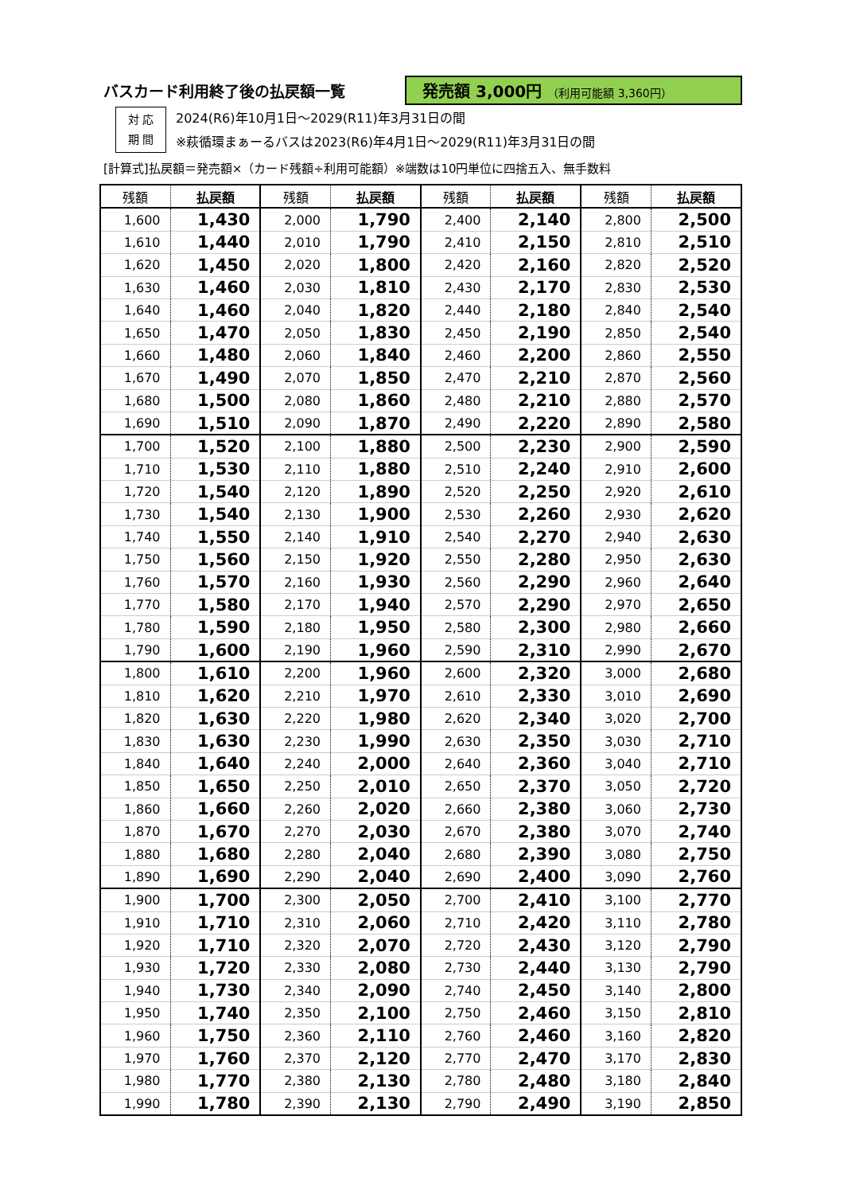バスカード利用終了後の払戻額一覧 発売額 3,000円 （利用可能額 3,360円）
対 応
期 間
2024(R6)年10月1日～2029(R11)年3月31日の間
※萩循環まぁーるバスは2023(R6)年4月1日～2029(R11)年3月31日の間
[計算式]払戻額＝発売額×（カード残額÷利用可能額）※端数は10円単位に四捨五入、無手数料
| 残額 | 払戻額 | 残額 | 払戻額 | 残額 | 払戻額 | 残額 | 払戻額 |
| --- | --- | --- | --- | --- | --- | --- | --- |
| 1,600 | 1,430 | 2,000 | 1,790 | 2,400 | 2,140 | 2,800 | 2,500 |
| 1,610 | 1,440 | 2,010 | 1,790 | 2,410 | 2,150 | 2,810 | 2,510 |
| 1,620 | 1,450 | 2,020 | 1,800 | 2,420 | 2,160 | 2,820 | 2,520 |
| 1,630 | 1,460 | 2,030 | 1,810 | 2,430 | 2,170 | 2,830 | 2,530 |
| 1,640 | 1,460 | 2,040 | 1,820 | 2,440 | 2,180 | 2,840 | 2,540 |
| 1,650 | 1,470 | 2,050 | 1,830 | 2,450 | 2,190 | 2,850 | 2,540 |
| 1,660 | 1,480 | 2,060 | 1,840 | 2,460 | 2,200 | 2,860 | 2,550 |
| 1,670 | 1,490 | 2,070 | 1,850 | 2,470 | 2,210 | 2,870 | 2,560 |
| 1,680 | 1,500 | 2,080 | 1,860 | 2,480 | 2,210 | 2,880 | 2,570 |
| 1,690 | 1,510 | 2,090 | 1,870 | 2,490 | 2,220 | 2,890 | 2,580 |
| 1,700 | 1,520 | 2,100 | 1,880 | 2,500 | 2,230 | 2,900 | 2,590 |
| 1,710 | 1,530 | 2,110 | 1,880 | 2,510 | 2,240 | 2,910 | 2,600 |
| 1,720 | 1,540 | 2,120 | 1,890 | 2,520 | 2,250 | 2,920 | 2,610 |
| 1,730 | 1,540 | 2,130 | 1,900 | 2,530 | 2,260 | 2,930 | 2,620 |
| 1,740 | 1,550 | 2,140 | 1,910 | 2,540 | 2,270 | 2,940 | 2,630 |
| 1,750 | 1,560 | 2,150 | 1,920 | 2,550 | 2,280 | 2,950 | 2,630 |
| 1,760 | 1,570 | 2,160 | 1,930 | 2,560 | 2,290 | 2,960 | 2,640 |
| 1,770 | 1,580 | 2,170 | 1,940 | 2,570 | 2,290 | 2,970 | 2,650 |
| 1,780 | 1,590 | 2,180 | 1,950 | 2,580 | 2,300 | 2,980 | 2,660 |
| 1,790 | 1,600 | 2,190 | 1,960 | 2,590 | 2,310 | 2,990 | 2,670 |
| 1,800 | 1,610 | 2,200 | 1,960 | 2,600 | 2,320 | 3,000 | 2,680 |
| 1,810 | 1,620 | 2,210 | 1,970 | 2,610 | 2,330 | 3,010 | 2,690 |
| 1,820 | 1,630 | 2,220 | 1,980 | 2,620 | 2,340 | 3,020 | 2,700 |
| 1,830 | 1,630 | 2,230 | 1,990 | 2,630 | 2,350 | 3,030 | 2,710 |
| 1,840 | 1,640 | 2,240 | 2,000 | 2,640 | 2,360 | 3,040 | 2,710 |
| 1,850 | 1,650 | 2,250 | 2,010 | 2,650 | 2,370 | 3,050 | 2,720 |
| 1,860 | 1,660 | 2,260 | 2,020 | 2,660 | 2,380 | 3,060 | 2,730 |
| 1,870 | 1,670 | 2,270 | 2,030 | 2,670 | 2,380 | 3,070 | 2,740 |
| 1,880 | 1,680 | 2,280 | 2,040 | 2,680 | 2,390 | 3,080 | 2,750 |
| 1,890 | 1,690 | 2,290 | 2,040 | 2,690 | 2,400 | 3,090 | 2,760 |
| 1,900 | 1,700 | 2,300 | 2,050 | 2,700 | 2,410 | 3,100 | 2,770 |
| 1,910 | 1,710 | 2,310 | 2,060 | 2,710 | 2,420 | 3,110 | 2,780 |
| 1,920 | 1,710 | 2,320 | 2,070 | 2,720 | 2,430 | 3,120 | 2,790 |
| 1,930 | 1,720 | 2,330 | 2,080 | 2,730 | 2,440 | 3,130 | 2,790 |
| 1,940 | 1,730 | 2,340 | 2,090 | 2,740 | 2,450 | 3,140 | 2,800 |
| 1,950 | 1,740 | 2,350 | 2,100 | 2,750 | 2,460 | 3,150 | 2,810 |
| 1,960 | 1,750 | 2,360 | 2,110 | 2,760 | 2,460 | 3,160 | 2,820 |
| 1,970 | 1,760 | 2,370 | 2,120 | 2,770 | 2,470 | 3,170 | 2,830 |
| 1,980 | 1,770 | 2,380 | 2,130 | 2,780 | 2,480 | 3,180 | 2,840 |
| 1,990 | 1,780 | 2,390 | 2,130 | 2,790 | 2,490 | 3,190 | 2,850 |